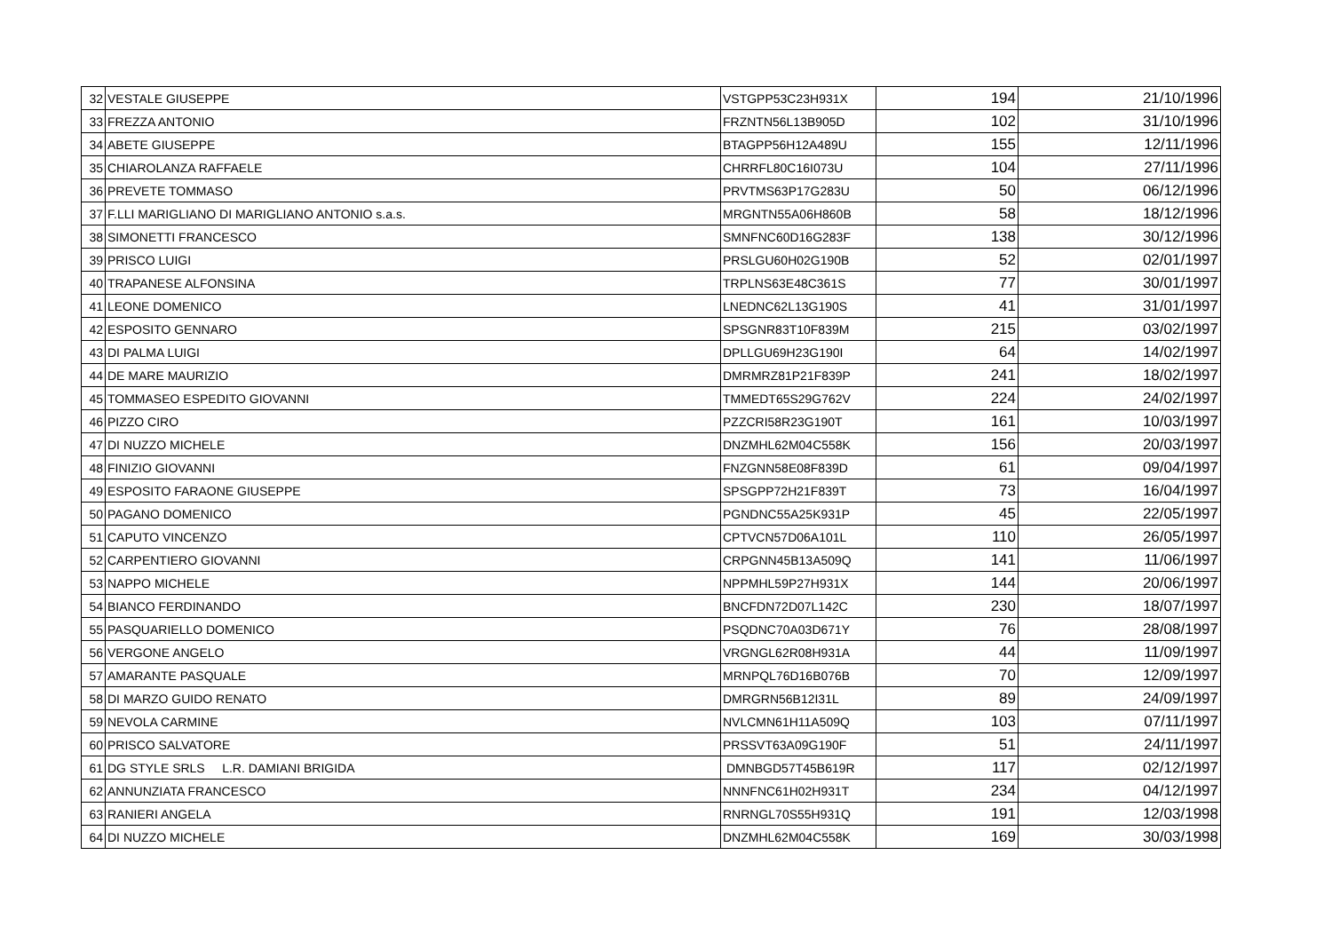| 32 | VESTALE GIUSEPPE | VSTGPP53C23H931X | 194 | 21/10/1996 |
| 33 | FREZZA ANTONIO | FRZNTN56L13B905D | 102 | 31/10/1996 |
| 34 | ABETE GIUSEPPE | BTAGPP56H12A489U | 155 | 12/11/1996 |
| 35 | CHIAROLANZA RAFFAELE | CHRRFL80C16I073U | 104 | 27/11/1996 |
| 36 | PREVETE TOMMASO | PRVTMS63P17G283U | 50 | 06/12/1996 |
| 37 | F.LLI MARIGLIANO DI MARIGLIANO ANTONIO s.a.s. | MRGNTN55A06H860B | 58 | 18/12/1996 |
| 38 | SIMONETTI FRANCESCO | SMNFNC60D16G283F | 138 | 30/12/1996 |
| 39 | PRISCO LUIGI | PRSLGU60H02G190B | 52 | 02/01/1997 |
| 40 | TRAPANESE ALFONSINA | TRPLNS63E48C361S | 77 | 30/01/1997 |
| 41 | LEONE DOMENICO | LNEDNC62L13G190S | 41 | 31/01/1997 |
| 42 | ESPOSITO GENNARO | SPSGNR83T10F839M | 215 | 03/02/1997 |
| 43 | DI PALMA LUIGI | DPLLGU69H23G190I | 64 | 14/02/1997 |
| 44 | DE MARE MAURIZIO | DMRMRZ81P21F839P | 241 | 18/02/1997 |
| 45 | TOMMASEO ESPEDITO GIOVANNI | TMMEDT65S29G762V | 224 | 24/02/1997 |
| 46 | PIZZO CIRO | PZZCRI58R23G190T | 161 | 10/03/1997 |
| 47 | DI NUZZO MICHELE | DNZMHL62M04C558K | 156 | 20/03/1997 |
| 48 | FINIZIO GIOVANNI | FNZGNN58E08F839D | 61 | 09/04/1997 |
| 49 | ESPOSITO FARAONE GIUSEPPE | SPSGPP72H21F839T | 73 | 16/04/1997 |
| 50 | PAGANO DOMENICO | PGNDNC55A25K931P | 45 | 22/05/1997 |
| 51 | CAPUTO VINCENZO | CPTVCN57D06A101L | 110 | 26/05/1997 |
| 52 | CARPENTIERO GIOVANNI | CRPGNN45B13A509Q | 141 | 11/06/1997 |
| 53 | NAPPO MICHELE | NPPMHL59P27H931X | 144 | 20/06/1997 |
| 54 | BIANCO FERDINANDO | BNCFDN72D07L142C | 230 | 18/07/1997 |
| 55 | PASQUARIELLO DOMENICO | PSQDNC70A03D671Y | 76 | 28/08/1997 |
| 56 | VERGONE ANGELO | VRGNGL62R08H931A | 44 | 11/09/1997 |
| 57 | AMARANTE PASQUALE | MRNPQL76D16B076B | 70 | 12/09/1997 |
| 58 | DI MARZO GUIDO RENATO | DMRGRN56B12I31L | 89 | 24/09/1997 |
| 59 | NEVOLA CARMINE | NVLCMN61H11A509Q | 103 | 07/11/1997 |
| 60 | PRISCO SALVATORE | PRSSVT63A09G190F | 51 | 24/11/1997 |
| 61 | DG STYLE SRLS L.R. DAMIANI BRIGIDA | DMNBGD57T45B619R | 117 | 02/12/1997 |
| 62 | ANNUNZIATA FRANCESCO | NNNFNC61H02H931T | 234 | 04/12/1997 |
| 63 | RANIERI ANGELA | RNRNGL70S55H931Q | 191 | 12/03/1998 |
| 64 | DI NUZZO MICHELE | DNZMHL62M04C558K | 169 | 30/03/1998 |